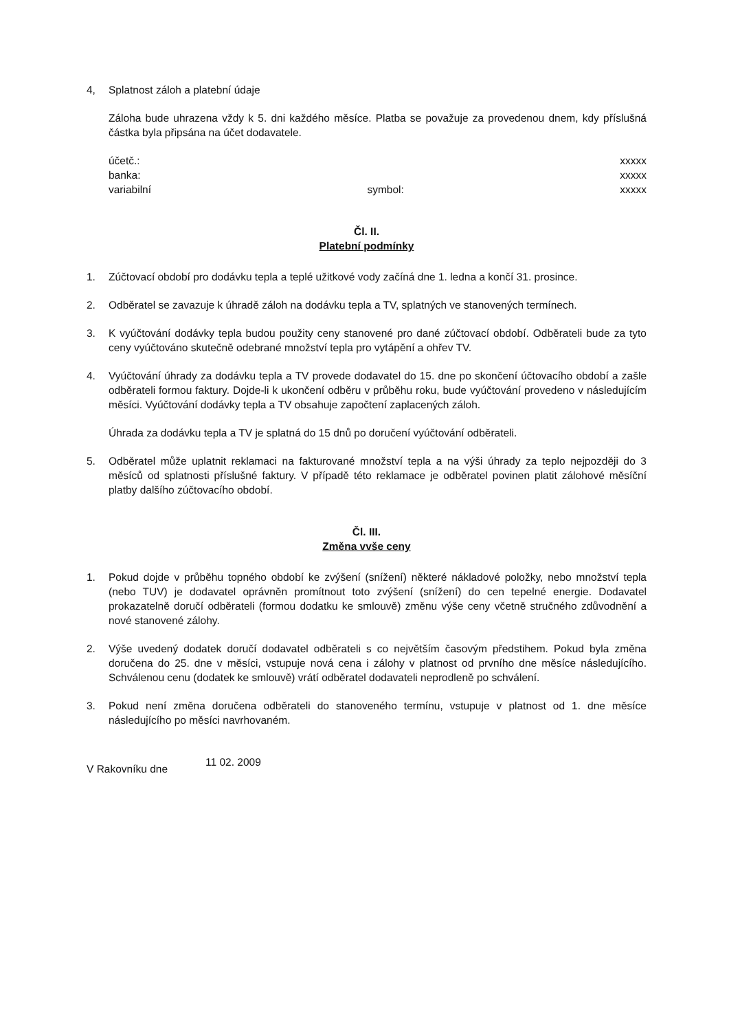4, Splatnost záloh a platební údaje
Záloha bude uhrazena vždy k 5. dni každého měsíce. Platba se považuje za provedenou dnem, kdy příslušná částka byla připsána na účet dodavatele.
účetč.: xxxxx
banka: xxxxx
variabilní symbol: xxxxx
Čl. II.
Platební podmínky
1. Zúčtovací období pro dodávku tepla a teplé užitkové vody začíná dne 1. ledna a končí 31. prosince.
2. Odběratel se zavazuje k úhradě záloh na dodávku tepla a TV, splatných ve stanovených termínech.
3. K vyúčtování dodávky tepla budou použity ceny stanovené pro dané zúčtovací období. Odběrateli bude za tyto ceny vyúčtováno skutečně odebrané množství tepla pro vytápění a ohřev TV.
4. Vyúčtování úhrady za dodávku tepla a TV provede dodavatel do 15. dne po skončení účtovacího období a zašle odběrateli formou faktury. Dojde-li k ukončení odběru v průběhu roku, bude vyúčtování provedeno v následujícím měsíci. Vyúčtování dodávky tepla a TV obsahuje započtení zaplacených záloh.
Úhrada za dodávku tepla a TV je splatná do 15 dnů po doručení vyúčtování odběrateli.
5. Odběratel může uplatnit reklamaci na fakturované množství tepla a na výši úhrady za teplo nejpozději do 3 měsíců od splatnosti příslušné faktury. V případě této reklamace je odběratel povinen platit zálohové měsíční platby dalšího zúčtovacího období.
Čl. III.
Změna vvše ceny
1. Pokud dojde v průběhu topného období ke zvýšení (snížení) některé nákladové položky, nebo množství tepla (nebo TUV) je dodavatel oprávněn promítnout toto zvýšení (snížení) do cen tepelné energie. Dodavatel prokazatelně doručí odběrateli (formou dodatku ke smlouvě) změnu výše ceny včetně stručného zdůvodnění a nové stanovené zálohy.
2. Výše uvedený dodatek doručí dodavatel odběrateli s co největším časovým předstihem. Pokud byla změna doručena do 25. dne v měsíci, vstupuje nová cena i zálohy v platnost od prvního dne měsíce následujícího. Schválenou cenu (dodatek ke smlouvě) vrátí odběratel dodavateli neprodleně po schválení.
3. Pokud není změna doručena odběrateli do stanoveného termínu, vstupuje v platnost od 1. dne měsíce následujícího po měsíci navrhovaném.
V Rakovníku dne 11 02. 2009